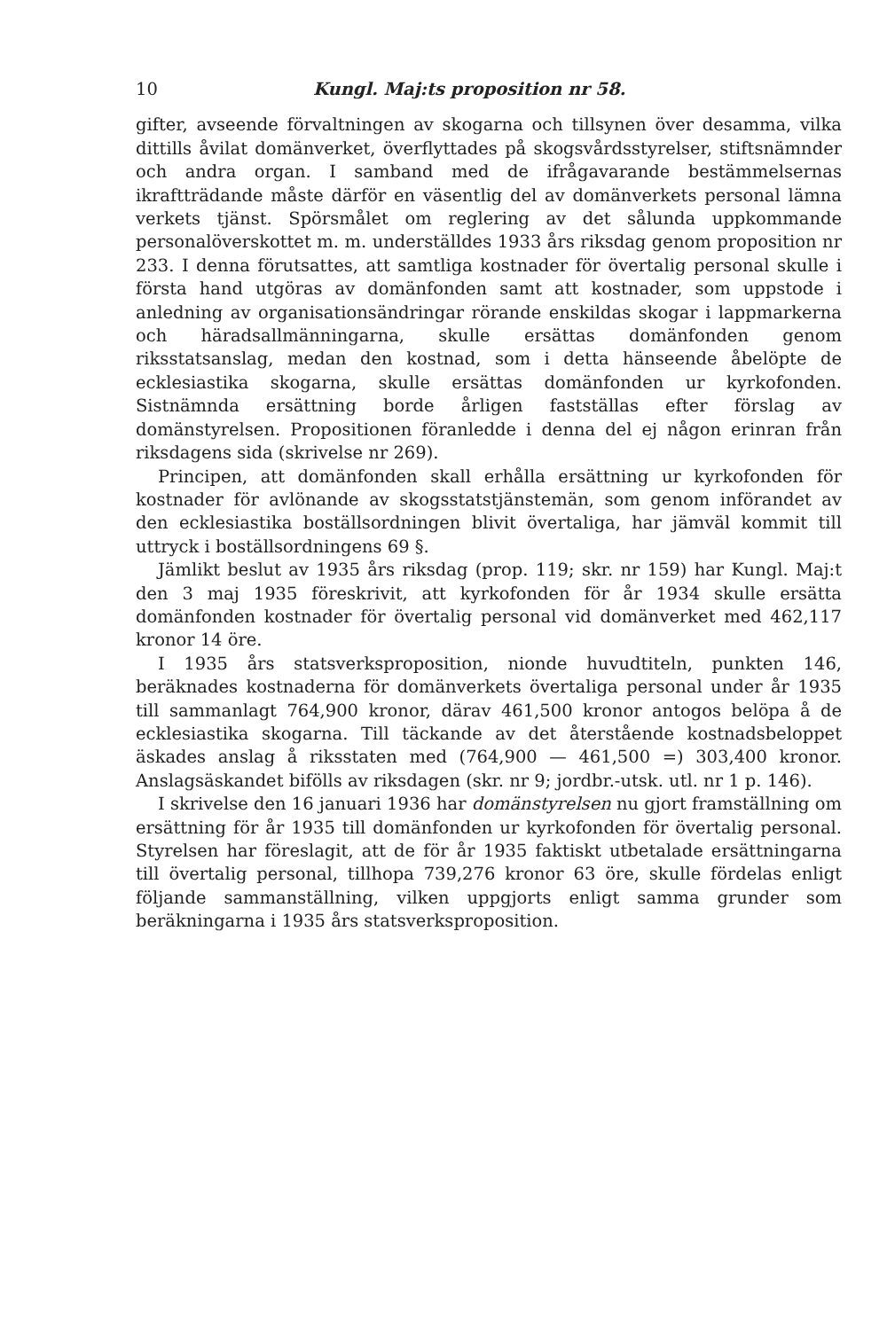10 Kungl. Maj:ts proposition nr 58.
gifter, avseende förvaltningen av skogarna och tillsynen över desamma, vilka dittills åvilat domänverket, överflyttades på skogsvårdsstyrelser, stiftsnämnder och andra organ. I samband med de ifrågavarande bestämmelsernas ikraftträdande måste därför en väsentlig del av domänverkets personal lämna verkets tjänst. Spörsmålet om reglering av det sålunda uppkommande personalöverskottet m. m. underställdes 1933 års riksdag genom proposition nr 233. I denna förutsattes, att samtliga kostnader för övertalig personal skulle i första hand utgöras av domänfonden samt att kostnader, som uppstode i anledning av organisationsändringar rörande enskildas skogar i lappmarkerna och häradsallmänningarna, skulle ersättas domänfonden genom riksstatsanslag, medan den kostnad, som i detta hänseende åbelöpte de ecklesiastika skogarna, skulle ersättas domänfonden ur kyrkofonden. Sistnämnda ersättning borde årligen fastställas efter förslag av domänstyrelsen. Propositionen föranledde i denna del ej någon erinran från riksdagens sida (skrivelse nr 269).
Principen, att domänfonden skall erhålla ersättning ur kyrkofonden för kostnader för avlönande av skogsstatstjänstemän, som genom införandet av den ecklesiastika boställsordningen blivit övertaliga, har jämväl kommit till uttryck i boställsordningens 69 §.
Jämlikt beslut av 1935 års riksdag (prop. 119; skr. nr 159) har Kungl. Maj:t den 3 maj 1935 föreskrivit, att kyrkofonden för år 1934 skulle ersätta domänfonden kostnader för övertalig personal vid domänverket med 462,117 kronor 14 öre.
I 1935 års statsverksproposition, nionde huvudtiteln, punkten 146, beräknades kostnaderna för domänverkets övertaliga personal under år 1935 till sammanlagt 764,900 kronor, därav 461,500 kronor antogos belöpa å de ecklesiastika skogarna. Till täckande av det återstående kostnadsbeloppet äskades anslag å riksstaten med (764,900 — 461,500 =) 303,400 kronor. Anslagsäskandet bifölls av riksdagen (skr. nr 9; jordbr.-utsk. utl. nr 1 p. 146).
I skrivelse den 16 januari 1936 har domänstyrelsen nu gjort framställning om ersättning för år 1935 till domänfonden ur kyrkofonden för övertalig personal. Styrelsen har föreslagit, att de för år 1935 faktiskt utbetalade ersättningarna till övertalig personal, tillhopa 739,276 kronor 63 öre, skulle fördelas enligt följande sammanställning, vilken uppgjorts enligt samma grunder som beräkningarna i 1935 års statsverksproposition.